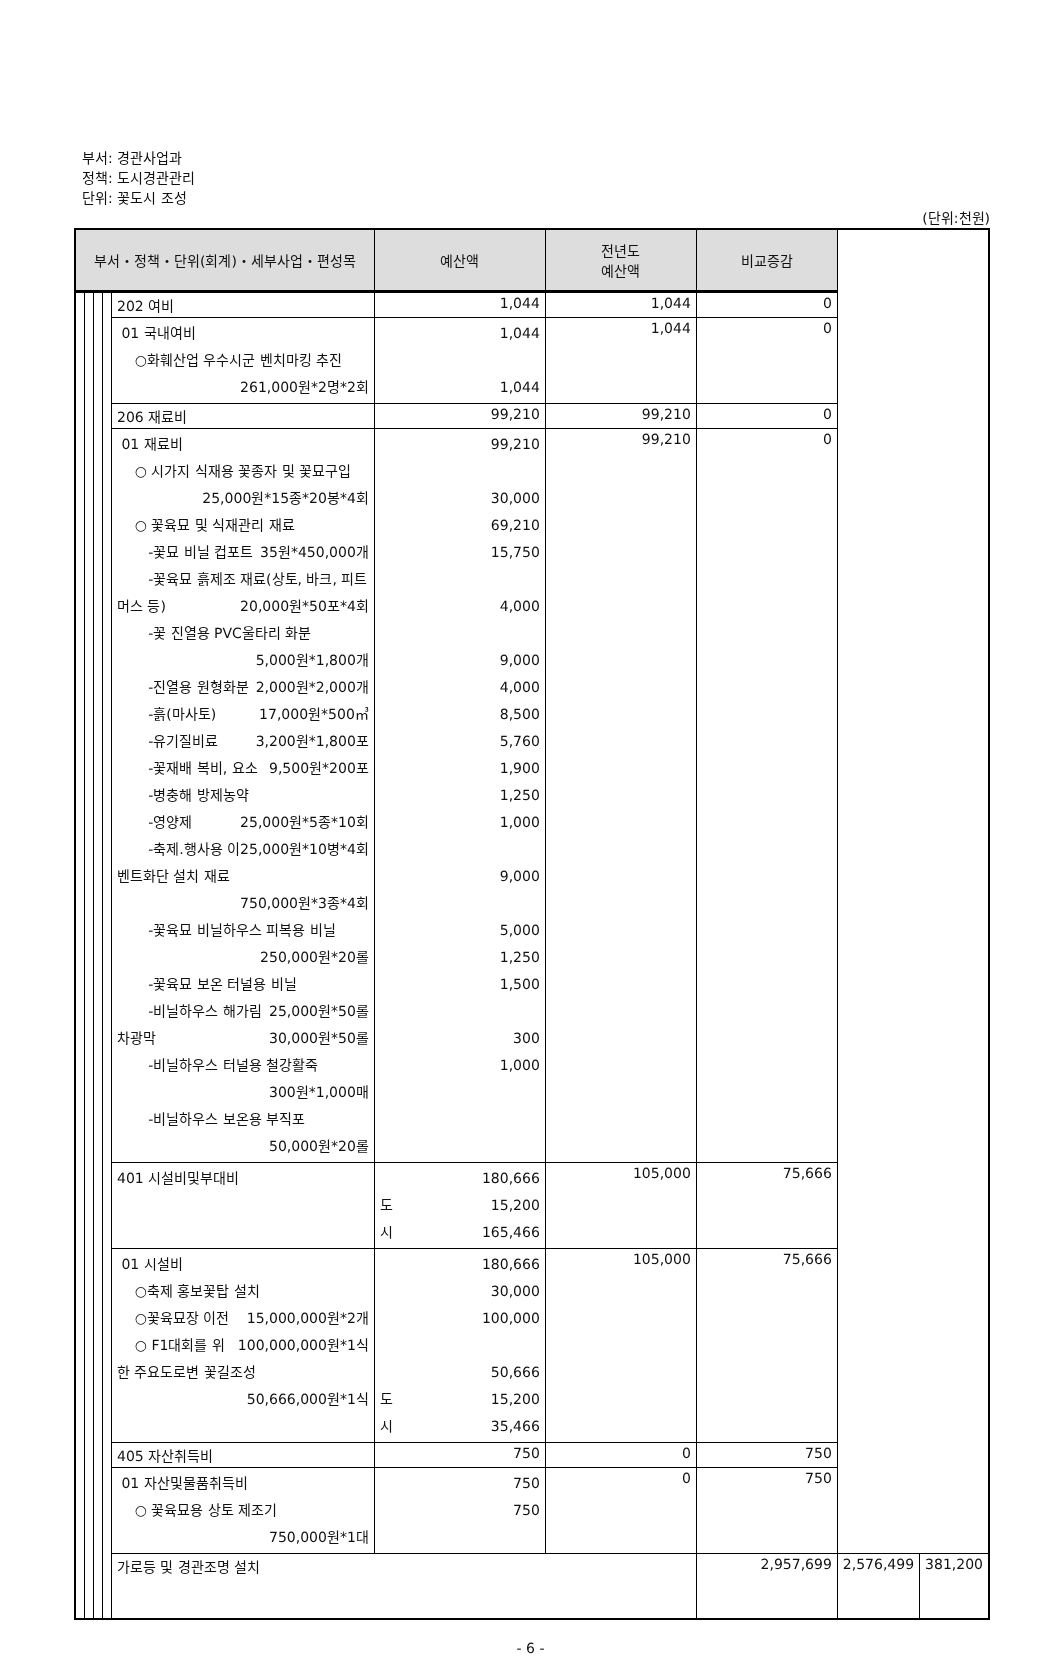부서: 경관사업과
정책: 도시경관관리
단위: 꽃도시 조성
(단위:천원)
| 부서・정책・단위(회계)・세부사업・편성목 | | | | | 예산액 | 전년도 예산액 | 비교증감 | | |
| --- | --- | --- | --- | --- | --- | --- | --- | --- | --- |
| | | | | 202 여비 | 1,044 | 1,044 | 0 | | |
| | | | | 01 국내여비 ○화훼산업 우수시군 벤치마킹 추진 261,000원*2명*2회 | 1,044 1,044 | 1,044 | 0 | | |
| | | | | 206 재료비 | 99,210 | 99,210 | 0 | | |
| | | | | 01 재료비 ○ 시가지 식재용 꽃종자 및 꽃묘구입 25,000원*15종*20봉*4회 ○ 꽃육묘 및 식재관리 재료 -꽃묘 비닐 컵포트 35원*450,000개 -꽃육묘 흙제조 재료(상토, 바크, 피트머스 등) 20,000원*50포*4회 -꽃 진열용 PVC울타리 화분 5,000원*1,800개 -진열용 원형화분 2,000원*2,000개 -흙(마사토) 17,000원*500㎥ -유기질비료 3,200원*1,800포 -꽃재배 복비, 요소 9,500원*200포 -병충해 방제농약 25,000원*5종*10회 -영양제 25,000원*10병*4회 -축제.행사용 이벤트화단 설치 재료 750,000원*3종*4회 -꽃육묘 비닐하우스 피복용 비닐 250,000원*20롤 -꽃육묘 보온 터널용 비닐 25,000원*50롤 -비닐하우스 해가림 차광막 30,000원*50롤 -비닐하우스 터널용 철강활죽 300원*1,000매 -비닐하우스 보온용 부직포 50,000원*20롤 | 99,210 30,000 69,210 15,750 4,000 9,000 4,000 8,500 5,760 1,900 1,250 1,000 9,000 5,000 1,250 1,500 300 1,000 | 99,210 | 0 | | |
| | | | | 401 시설비및부대비 | 180,666 도 15,200 시 165,466 | 105,000 | 75,666 | | |
| | | | | 01 시설비 ○축제 홍보꽃탑 설치 15,000,000원*2개 ○꽃육묘장 이전 100,000,000원*1식 ○ F1대회를 위한 주요도로변 꽃길조성 50,666,000원*1식 | 180,666 30,000 100,000 50,666 도 15,200 시 35,466 | 105,000 | 75,666 | | |
| | | | | 405 자산취득비 | 750 | 0 | 750 | | |
| | | | | 01 자산및물품취득비 ○ 꽃육묘용 상토 제조기 750,000원*1대 | 750 750 | 0 | 750 | | |
| | | | | 가로등 및 경관조명 설치 | | | 2,957,699 | 2,576,499 | 381,200 |
- 6 -